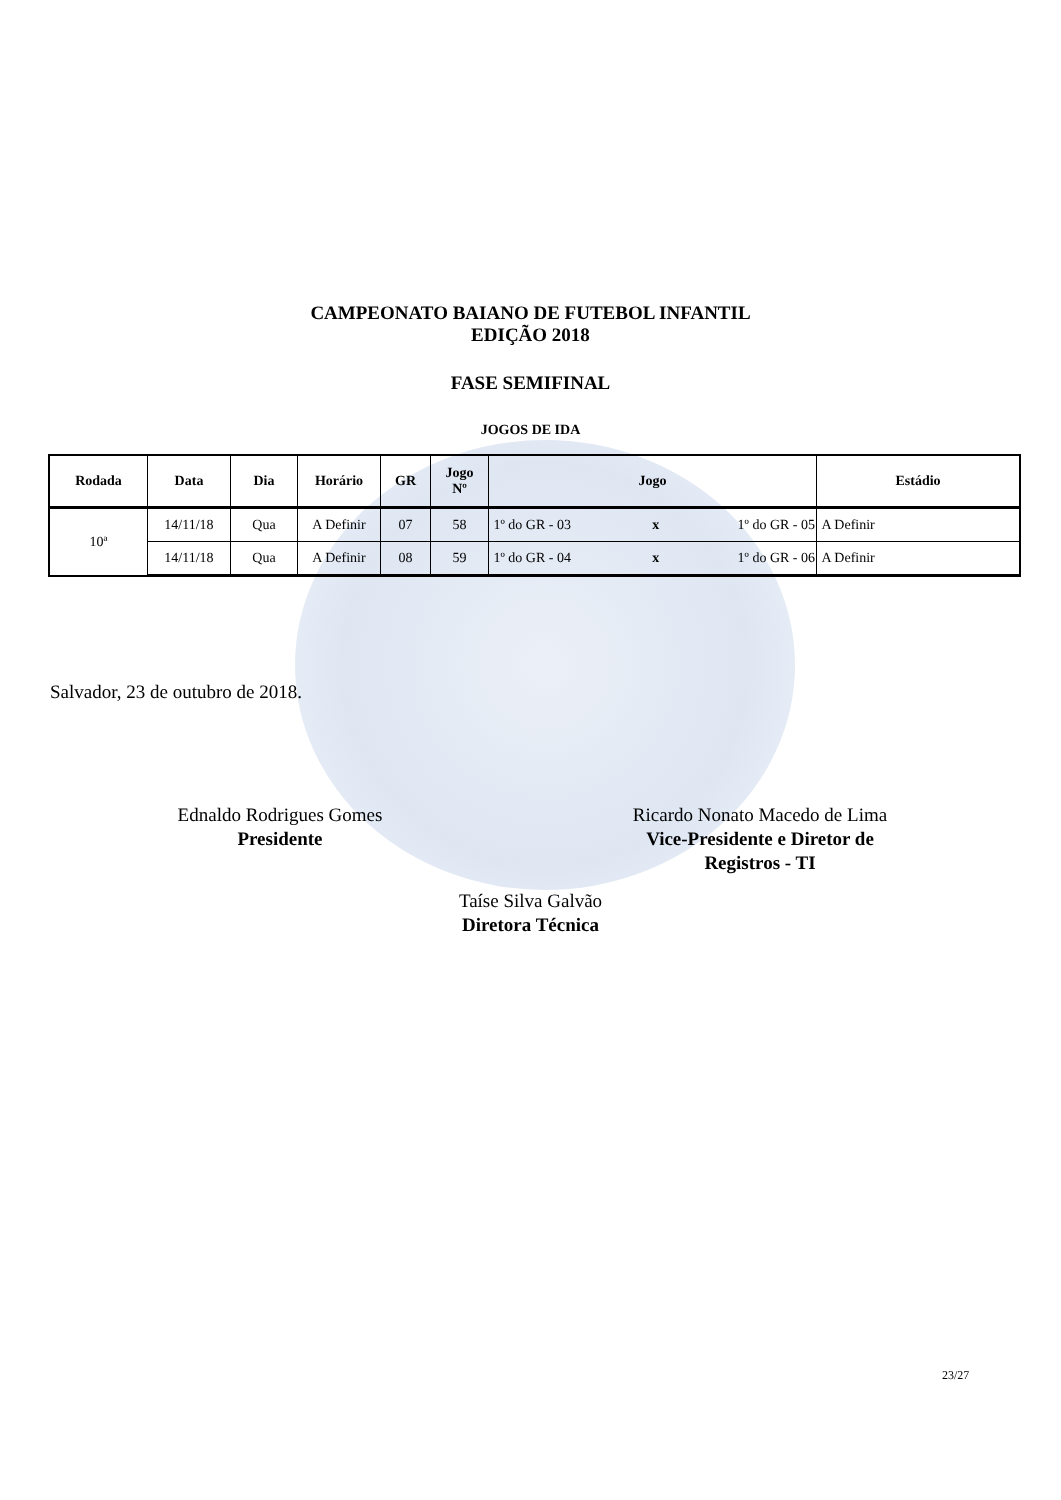CAMPEONATO BAIANO DE FUTEBOL INFANTIL
EDIÇÃO 2018
FASE SEMIFINAL
JOGOS DE IDA
| Rodada | Data | Dia | Horário | GR | Jogo Nº | Jogo | | | Estádio |
| --- | --- | --- | --- | --- | --- | --- | --- | --- | --- |
| 10ª | 14/11/18 | Qua | A Definir | 07 | 58 | 1º do GR - 03 | x | 1º do GR - 05 | A Definir |
| | 14/11/18 | Qua | A Definir | 08 | 59 | 1º do GR - 04 | x | 1º do GR - 06 | A Definir |
Salvador, 23 de outubro de 2018.
Ednaldo Rodrigues Gomes
Presidente
Ricardo Nonato Macedo de Lima
Vice-Presidente e Diretor de
Registros - TI
Taíse Silva Galvão
Diretora Técnica
23/27